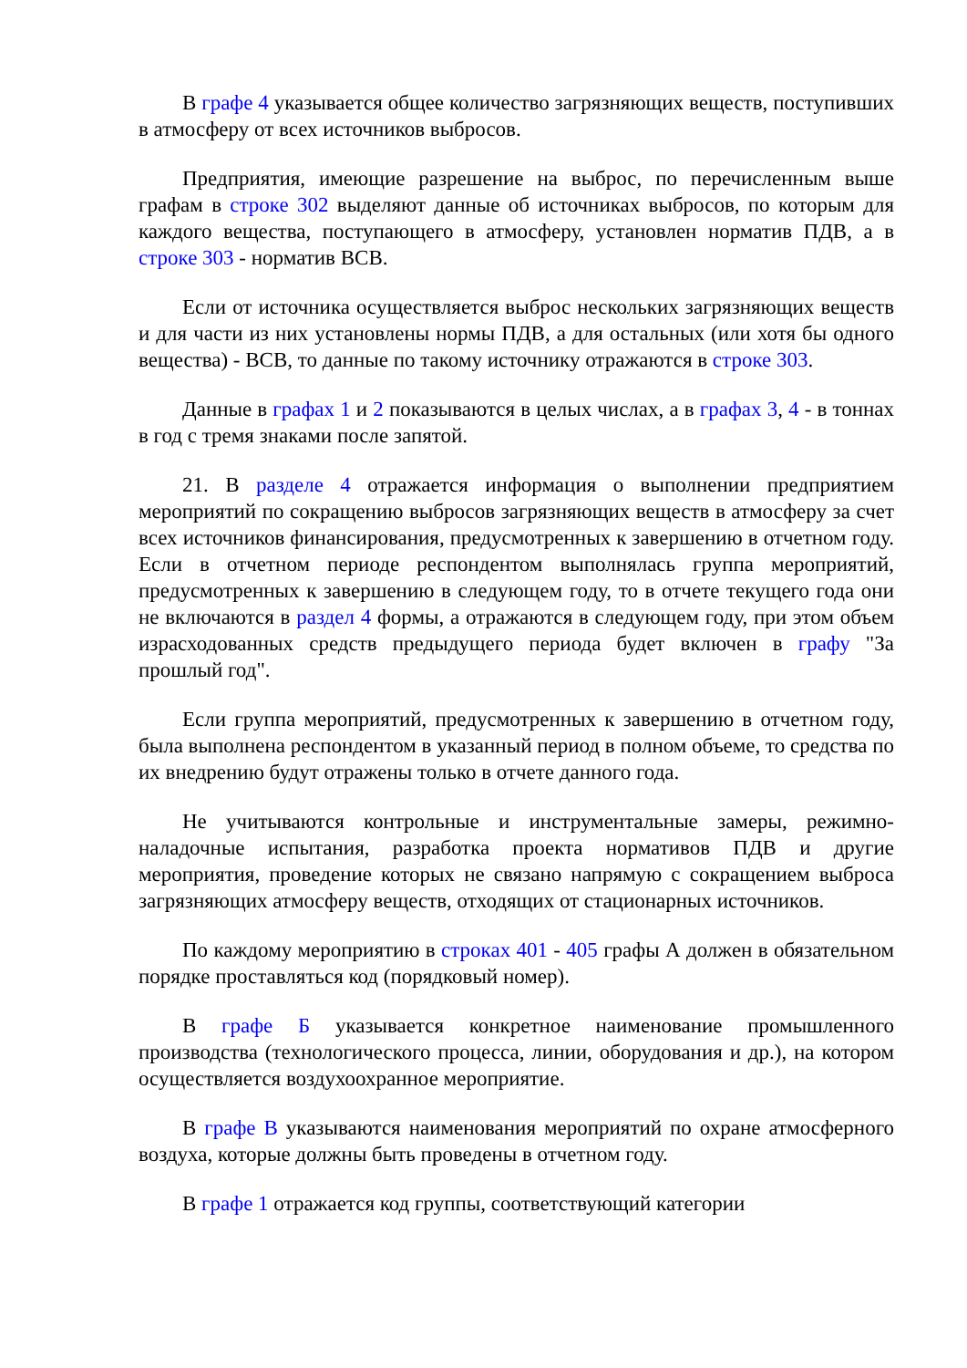В графе 4 указывается общее количество загрязняющих веществ, поступивших в атмосферу от всех источников выбросов.
Предприятия, имеющие разрешение на выброс, по перечисленным выше графам в строке 302 выделяют данные об источниках выбросов, по которым для каждого вещества, поступающего в атмосферу, установлен норматив ПДВ, а в строке 303 - норматив ВСВ.
Если от источника осуществляется выброс нескольких загрязняющих веществ и для части из них установлены нормы ПДВ, а для остальных (или хотя бы одного вещества) - ВСВ, то данные по такому источнику отражаются в строке 303.
Данные в графах 1 и 2 показываются в целых числах, а в графах 3, 4 - в тоннах в год с тремя знаками после запятой.
21. В разделе 4 отражается информация о выполнении предприятием мероприятий по сокращению выбросов загрязняющих веществ в атмосферу за счет всех источников финансирования, предусмотренных к завершению в отчетном году. Если в отчетном периоде респондентом выполнялась группа мероприятий, предусмотренных к завершению в следующем году, то в отчете текущего года они не включаются в раздел 4 формы, а отражаются в следующем году, при этом объем израсходованных средств предыдущего периода будет включен в графу "За прошлый год".
Если группа мероприятий, предусмотренных к завершению в отчетном году, была выполнена респондентом в указанный период в полном объеме, то средства по их внедрению будут отражены только в отчете данного года.
Не учитываются контрольные и инструментальные замеры, режимно-наладочные испытания, разработка проекта нормативов ПДВ и другие мероприятия, проведение которых не связано напрямую с сокращением выброса загрязняющих атмосферу веществ, отходящих от стационарных источников.
По каждому мероприятию в строках 401 - 405 графы А должен в обязательном порядке проставляться код (порядковый номер).
В графе Б указывается конкретное наименование промышленного производства (технологического процесса, линии, оборудования и др.), на котором осуществляется воздухоохранное мероприятие.
В графе В указываются наименования мероприятий по охране атмосферного воздуха, которые должны быть проведены в отчетном году.
В графе 1 отражается код группы, соответствующий категории